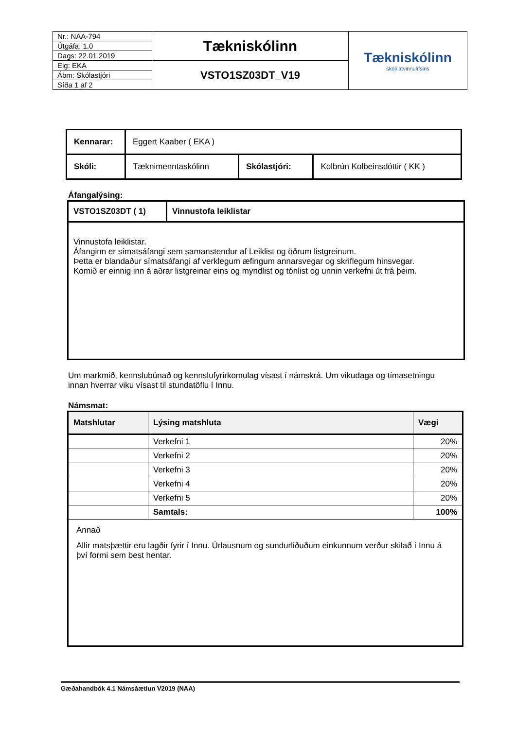| Nr.: NAA-794 | Tækniskólinn | Tækniskólinn skóli atvinnulífsins |
| Útgáfa: 1.0 | | |
| Dags: 22.01.2019 | | |
| Eig: EKA | VSTO1SZ03DT_V19 | |
| Ábm: Skólastjóri | | |
| Síða 1 af 2 | | |
| Kennarar: | Eggert Kaaber ( EKA ) | | |
| Skóli: | Tæknimenntaskólinn | Skólastjóri: | Kolbrún Kolbeinsdóttir ( KK ) |
Áfangalýsing:
| VSTO1SZ03DT ( 1) | Vinnustofa leiklistar |
| Vinnustofa leiklistar. Áfanginn er símatsáfangi sem samanstendur af Leiklist og öðrum listgreinum. Þetta er blandaður símatsáfangi af verklegum æfingum annarsvegar og skriflegum hinsvegar. Komið er einnig inn á aðrar listgreinar eins og myndlist og tónlist og unnin verkefni út frá þeim. | |
Um markmið, kennslubúnað og kennslufyrirkomulag vísast í námskrá. Um vikudaga og tímasetningu innan hverrar viku vísast til stundatöflu í Innu.
Námsmat:
| Matshlutar | Lýsing matshluta | Vægi |
| --- | --- | --- |
| | Verkefni 1 | 20% |
| | Verkefni 2 | 20% |
| | Verkefni 3 | 20% |
| | Verkefni 4 | 20% |
| | Verkefni 5 | 20% |
| | Samtals: | 100% |
| Annað Allir matsþættir eru lagðir fyrir í Innu. Úrlausnum og sundurliðuðum einkunnum verður skilað í Innu á því formi sem best hentar. | | |
Gæðahandbók 4.1 Námsáætlun V2019 (NAA)